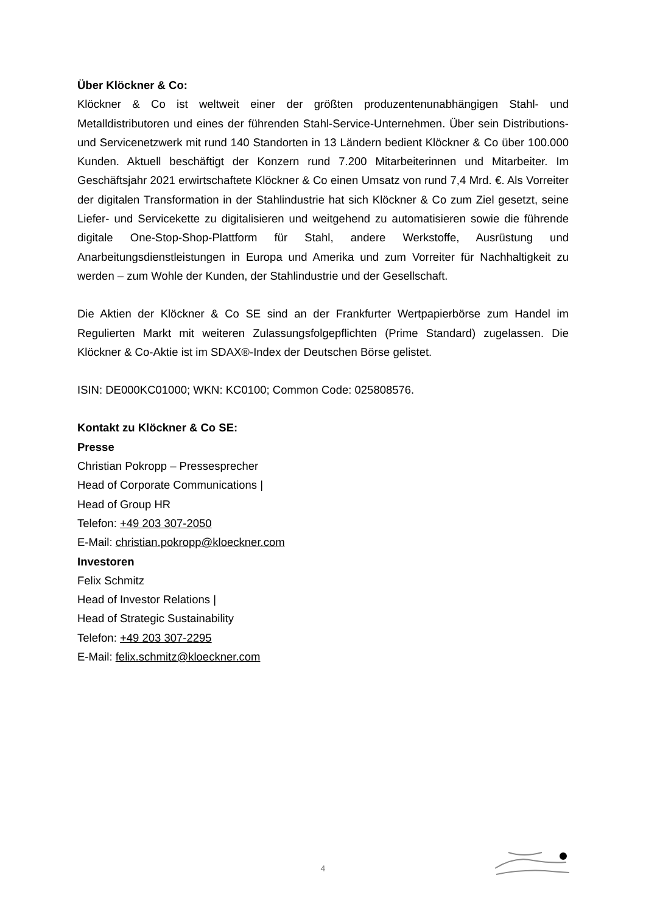Über Klöckner & Co:
Klöckner & Co ist weltweit einer der größten produzentenunabhängigen Stahl- und Metalldistributoren und eines der führenden Stahl-Service-Unternehmen. Über sein Distributions- und Servicenetzwerk mit rund 140 Standorten in 13 Ländern bedient Klöckner & Co über 100.000 Kunden. Aktuell beschäftigt der Konzern rund 7.200 Mitarbeiterinnen und Mitarbeiter. Im Geschäftsjahr 2021 erwirtschaftete Klöckner & Co einen Umsatz von rund 7,4 Mrd. €. Als Vorreiter der digitalen Transformation in der Stahlindustrie hat sich Klöckner & Co zum Ziel gesetzt, seine Liefer- und Servicekette zu digitalisieren und weitgehend zu automatisieren sowie die führende digitale One-Stop-Shop-Plattform für Stahl, andere Werkstoffe, Ausrüstung und Anarbeitungsdienstleistungen in Europa und Amerika und zum Vorreiter für Nachhaltigkeit zu werden – zum Wohle der Kunden, der Stahlindustrie und der Gesellschaft.
Die Aktien der Klöckner & Co SE sind an der Frankfurter Wertpapierbörse zum Handel im Regulierten Markt mit weiteren Zulassungsfolgepflichten (Prime Standard) zugelassen. Die Klöckner & Co-Aktie ist im SDAX®-Index der Deutschen Börse gelistet.
ISIN: DE000KC01000; WKN: KC0100; Common Code: 025808576.
Kontakt zu Klöckner & Co SE:
Presse
Christian Pokropp – Pressesprecher
Head of Corporate Communications |
Head of Group HR
Telefon: +49 203 307-2050
E-Mail: christian.pokropp@kloeckner.com
Investoren
Felix Schmitz
Head of Investor Relations |
Head of Strategic Sustainability
Telefon: +49 203 307-2295
E-Mail: felix.schmitz@kloeckner.com
4